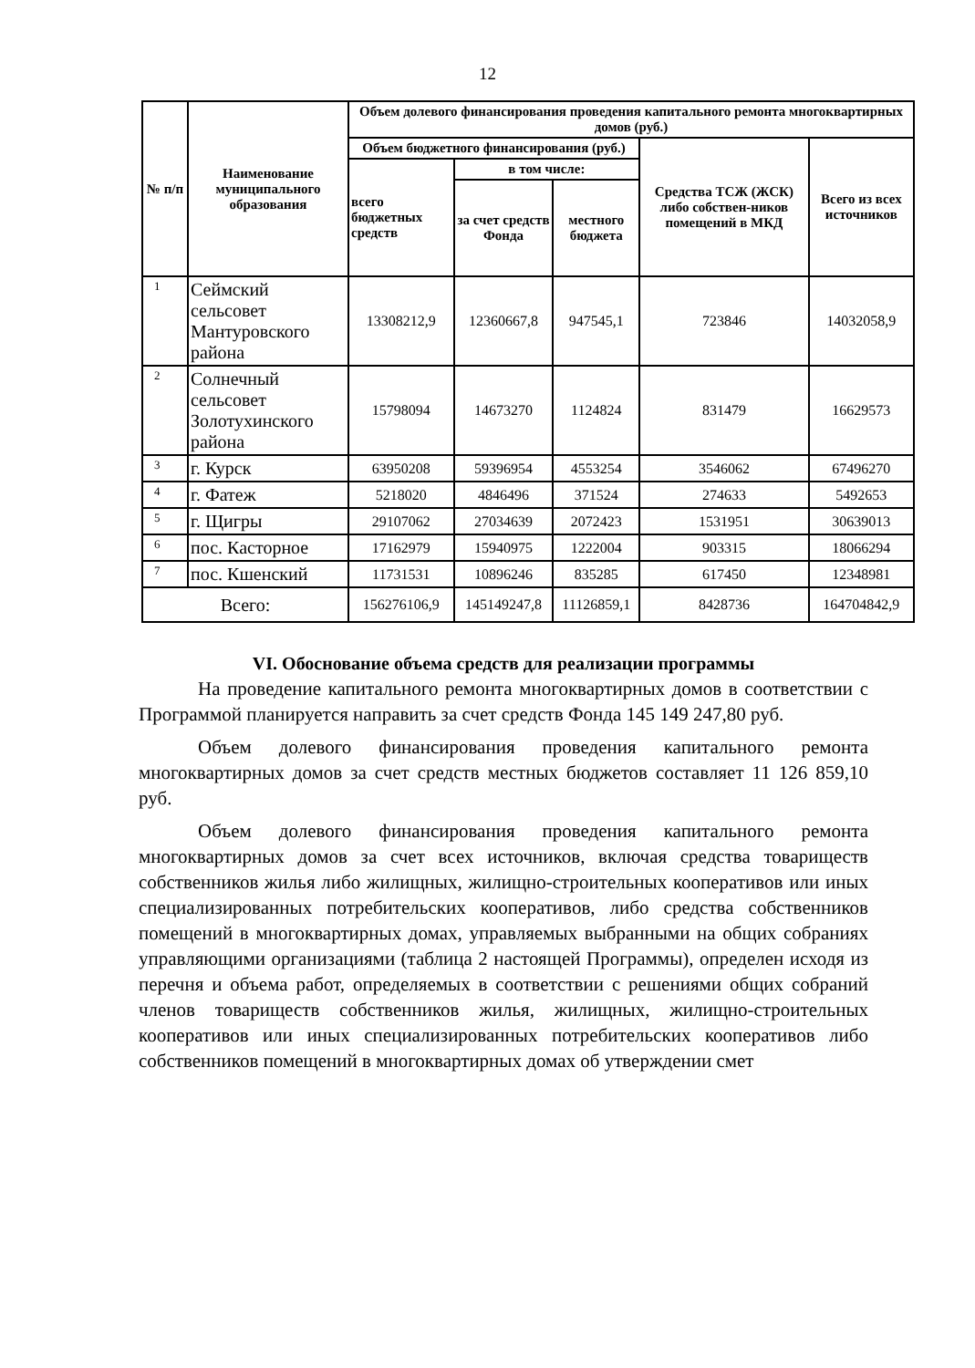12
| № п/п | Наименование муниципального образования | Объем долевого финансирования проведения капитального ремонта многоквартирных домов (руб.) | | | | |
| --- | --- | --- | --- | --- | --- | --- |
| | | Объем бюджетного финансирования (руб.) | | | Средства ТСЖ (ЖСК) либо собствен-ников помещений в МКД | Всего из всех источников |
| | | всего бюджетных средств | в том числе: | | | |
| | | | за счет средств Фонда | местного бюджета | | |
| 1 | Сеймский сельсовет Мантуровского района | 13308212,9 | 12360667,8 | 947545,1 | 723846 | 14032058,9 |
| 2 | Солнечный сельсовет Золотухинского района | 15798094 | 14673270 | 1124824 | 831479 | 16629573 |
| 3 | г. Курск | 63950208 | 59396954 | 4553254 | 3546062 | 67496270 |
| 4 | г. Фатеж | 5218020 | 4846496 | 371524 | 274633 | 5492653 |
| 5 | г. Щигры | 29107062 | 27034639 | 2072423 | 1531951 | 30639013 |
| 6 | пос. Касторное | 17162979 | 15940975 | 1222004 | 903315 | 18066294 |
| 7 | пос. Кшенский | 11731531 | 10896246 | 835285 | 617450 | 12348981 |
| Всего: | | 156276106,9 | 145149247,8 | 11126859,1 | 8428736 | 164704842,9 |
VI. Обоснование объема средств для реализации программы
На проведение капитального ремонта многоквартирных домов в соответствии с Программой планируется направить за счет средств Фонда 145 149 247,80 руб.
Объем долевого финансирования проведения капитального ремонта многоквартирных домов за счет средств местных бюджетов составляет 11 126 859,10 руб.
Объем долевого финансирования проведения капитального ремонта многоквартирных домов за счет всех источников, включая средства товариществ собственников жилья либо жилищных, жилищно-строительных кооперативов или иных специализированных потребительских кооперативов, либо средства собственников помещений в многоквартирных домах, управляемых выбранными на общих собраниях управляющими организациями (таблица 2 настоящей Программы), определен исходя из перечня и объема работ, определяемых в соответствии с решениями общих собраний членов товариществ собственников жилья, жилищных, жилищно-строительных кооперативов или иных специализированных потребительских кооперативов либо собственников помещений в многоквартирных домах об утверждении смет